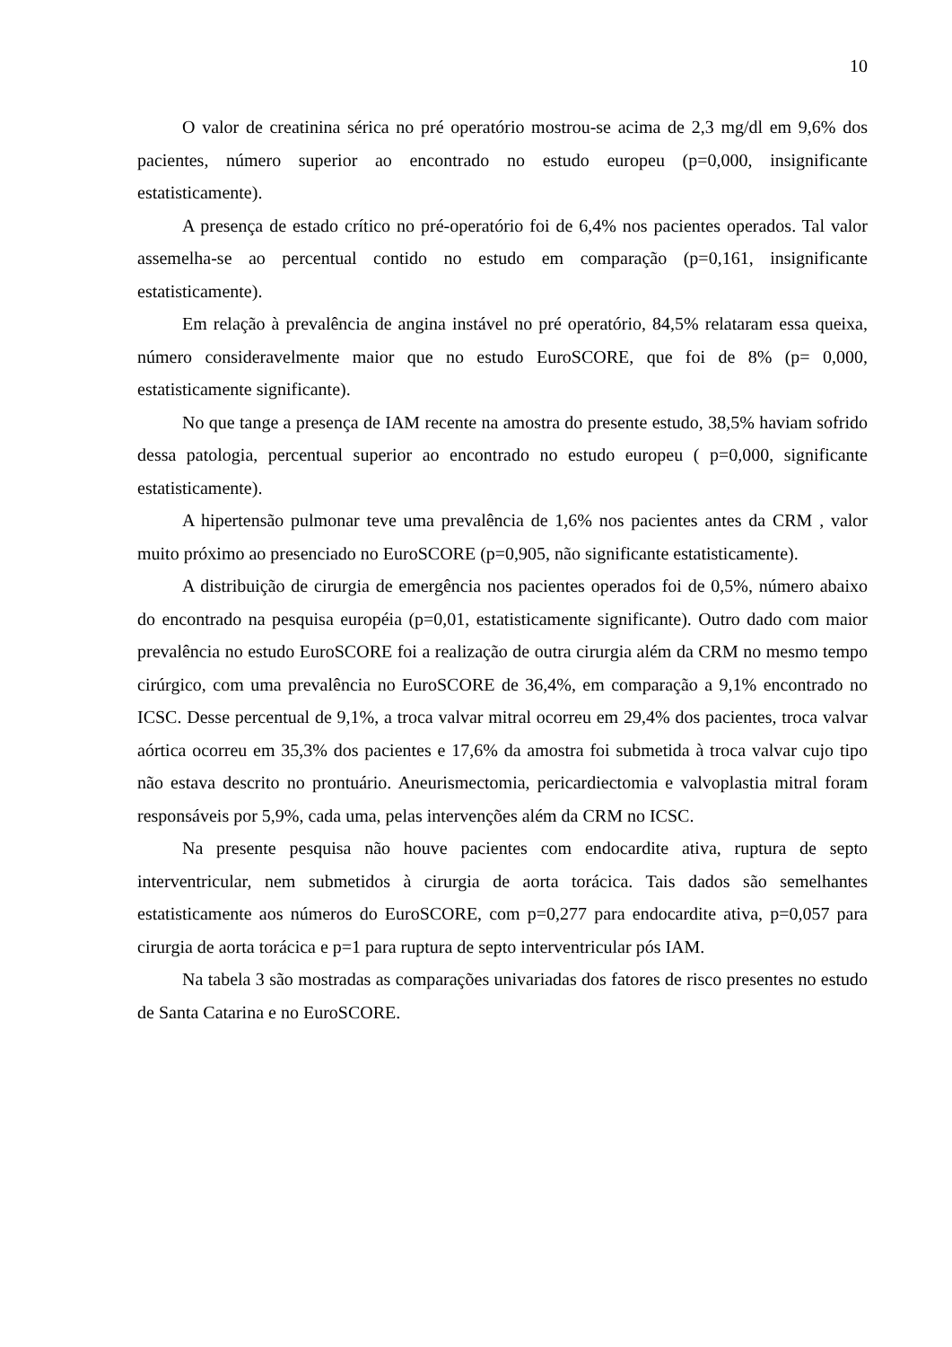10
O valor de creatinina sérica no pré operatório mostrou-se acima de 2,3 mg/dl em 9,6% dos pacientes, número superior ao encontrado no estudo europeu (p=0,000, insignificante estatisticamente).
A presença de estado crítico no pré-operatório foi de 6,4% nos pacientes operados. Tal valor assemelha-se ao percentual contido no estudo em comparação (p=0,161, insignificante estatisticamente).
Em relação à prevalência de angina instável no pré operatório, 84,5% relataram essa queixa, número consideravelmente maior que no estudo EuroSCORE, que foi de 8% (p= 0,000, estatisticamente significante).
No que tange a presença de IAM recente na amostra do presente estudo, 38,5% haviam sofrido dessa patologia, percentual superior ao encontrado no estudo europeu ( p=0,000, significante estatisticamente).
A hipertensão pulmonar teve uma prevalência de 1,6% nos pacientes antes da CRM , valor muito próximo ao presenciado no EuroSCORE (p=0,905, não significante estatisticamente).
A distribuição de cirurgia de emergência nos pacientes operados foi de 0,5%, número abaixo do encontrado na pesquisa européia (p=0,01, estatisticamente significante). Outro dado com maior prevalência no estudo EuroSCORE foi a realização de outra cirurgia além da CRM no mesmo tempo cirúrgico, com uma prevalência no EuroSCORE de 36,4%, em comparação a 9,1% encontrado no ICSC. Desse percentual de 9,1%, a troca valvar mitral ocorreu em 29,4% dos pacientes, troca valvar aórtica ocorreu em 35,3% dos pacientes e 17,6% da amostra foi submetida à troca valvar cujo tipo não estava descrito no prontuário. Aneurismectomia, pericardiectomia e valvoplastia mitral foram responsáveis por 5,9%, cada uma, pelas intervenções além da CRM no ICSC.
Na presente pesquisa não houve pacientes com endocardite ativa, ruptura de septo interventricular, nem submetidos à cirurgia de aorta torácica. Tais dados são semelhantes estatisticamente aos números do EuroSCORE, com p=0,277 para endocardite ativa, p=0,057 para cirurgia de aorta torácica e p=1 para ruptura de septo interventricular pós IAM.
Na tabela 3 são mostradas as comparações univariadas dos fatores de risco presentes no estudo de Santa Catarina e no EuroSCORE.